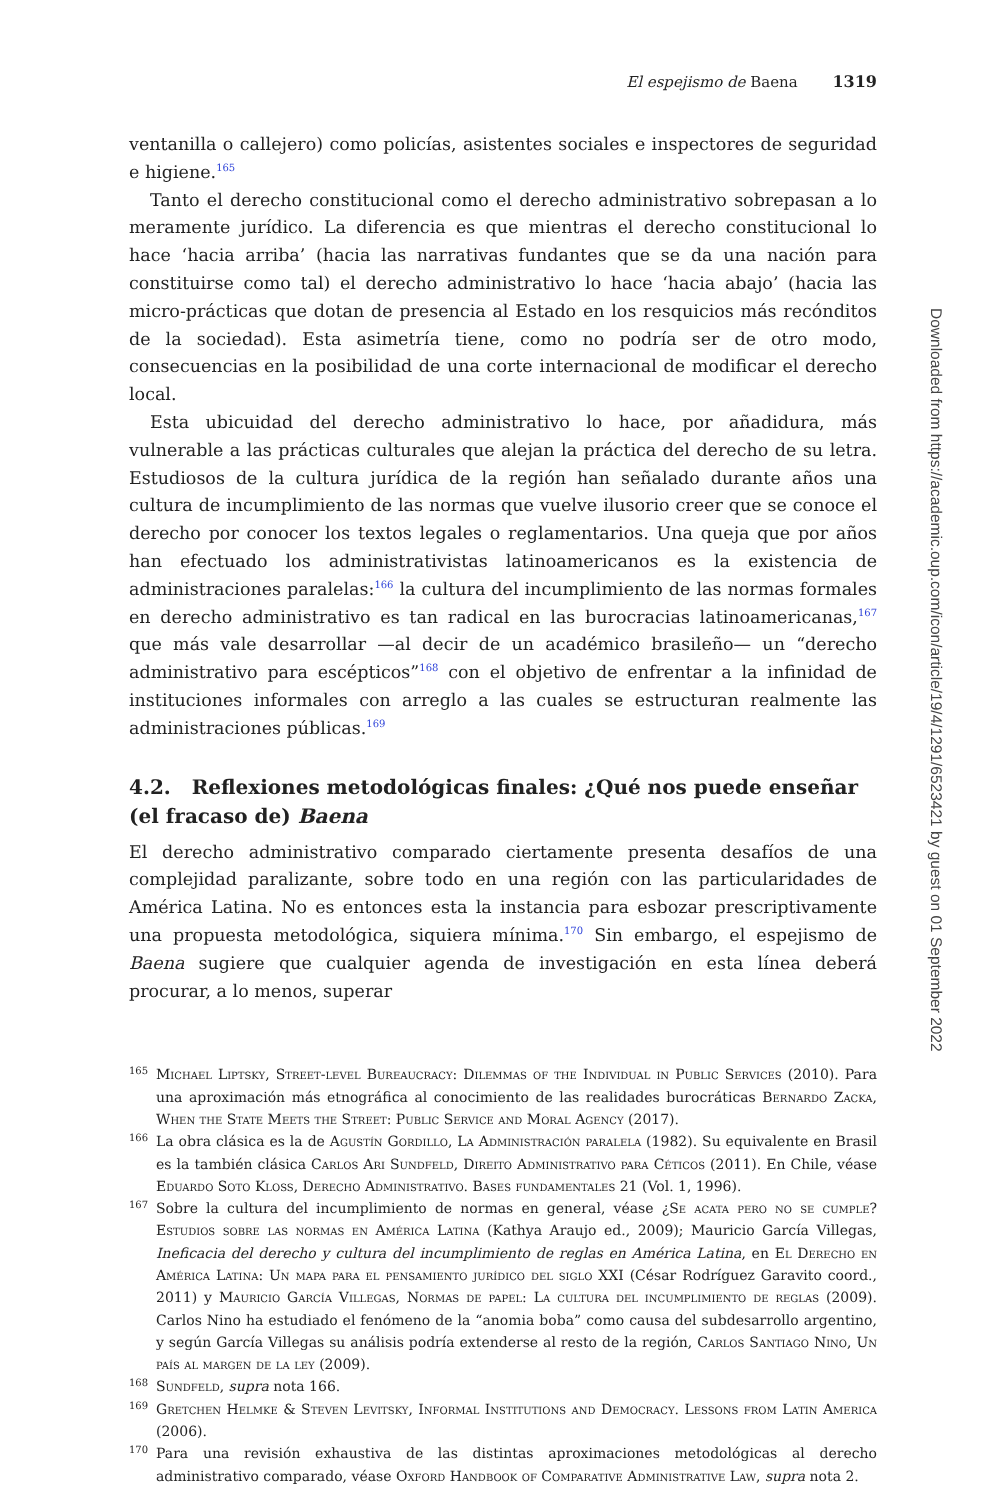El espejismo de Baena 1319
ventanilla o callejero) como policías, asistentes sociales e inspectores de seguridad e higiene.<sup>165</sup>
Tanto el derecho constitucional como el derecho administrativo sobrepasan a lo meramente jurídico. La diferencia es que mientras el derecho constitucional lo hace ‘hacia arriba’ (hacia las narrativas fundantes que se da una nación para constituirse como tal) el derecho administrativo lo hace ‘hacia abajo’ (hacia las micro-prácticas que dotan de presencia al Estado en los resquicios más recónditos de la sociedad). Esta asimetría tiene, como no podría ser de otro modo, consecuencias en la posibilidad de una corte internacional de modificar el derecho local.
Esta ubicuidad del derecho administrativo lo hace, por añadidura, más vulnerable a las prácticas culturales que alejan la práctica del derecho de su letra. Estudiosos de la cultura jurídica de la región han señalado durante años una cultura de incumplimiento de las normas que vuelve ilusorio creer que se conoce el derecho por conocer los textos legales o reglamentarios. Una queja que por años han efectuado los administrativistas latinoamericanos es la existencia de administraciones paralelas:<sup>166</sup> la cultura del incumplimiento de las normas formales en derecho administrativo es tan radical en las burocracias latinoamericanas,<sup>167</sup> que más vale desarrollar —al decir de un académico brasileño— un “derecho administrativo para escépticos”<sup>168</sup> con el objetivo de enfrentar a la infinidad de instituciones informales con arreglo a las cuales se estructuran realmente las administraciones públicas.<sup>169</sup>
4.2. Reflexiones metodológicas finales: ¿Qué nos puede enseñar (el fracaso de) Baena
El derecho administrativo comparado ciertamente presenta desafíos de una complejidad paralizante, sobre todo en una región con las particularidades de América Latina. No es entonces esta la instancia para esbozar prescriptivamente una propuesta metodológica, siquiera mínima.<sup>170</sup> Sin embargo, el espejismo de Baena sugiere que cualquier agenda de investigación en esta línea deberá procurar, a lo menos, superar
165 Michael Liptsky, Street-level Bureaucracy: Dilemmas of the Individual in Public Services (2010). Para una aproximación más etnográfica al conocimiento de las realidades burocráticas Bernardo Zacka, When the State Meets the Street: Public Service and Moral Agency (2017).
166 La obra clásica es la de Agustín Gordillo, La Administración paralela (1982). Su equivalente en Brasil es la también clásica Carlos Ari Sundfeld, Direito Administrativo para Céticos (2011). En Chile, véase Eduardo Soto Kloss, Derecho Administrativo. Bases fundamentales 21 (Vol. 1, 1996).
167 Sobre la cultura del incumplimiento de normas en general, véase ¿Se acata pero no se cumple? Estudios sobre las normas en América Latina (Kathya Araujo ed., 2009); Mauricio García Villegas, Ineficacia del derecho y cultura del incumplimiento de reglas en América Latina, en El Derecho en América Latina: Un mapa para el pensamiento jurídico del siglo XXI (César Rodríguez Garavito coord., 2011) y Mauricio García Villegas, Normas de papel: La cultura del incumplimiento de reglas (2009). Carlos Nino ha estudiado el fenómeno de la “anomia boba” como causa del subdesarrollo argentino, y según García Villegas su análisis podría extenderse al resto de la región, Carlos Santiago Nino, Un país al margen de la ley (2009).
168 Sundfeld, supra nota 166.
169 Gretchen Helmke & Steven Levitsky, Informal Institutions and Democracy. Lessons from Latin America (2006).
170 Para una revisión exhaustiva de las distintas aproximaciones metodológicas al derecho administrativo comparado, véase Oxford Handbook of Comparative Administrative Law, supra nota 2.
Downloaded from https://academic.oup.com/icon/article/19/4/1291/6523421 by guest on 01 September 2022